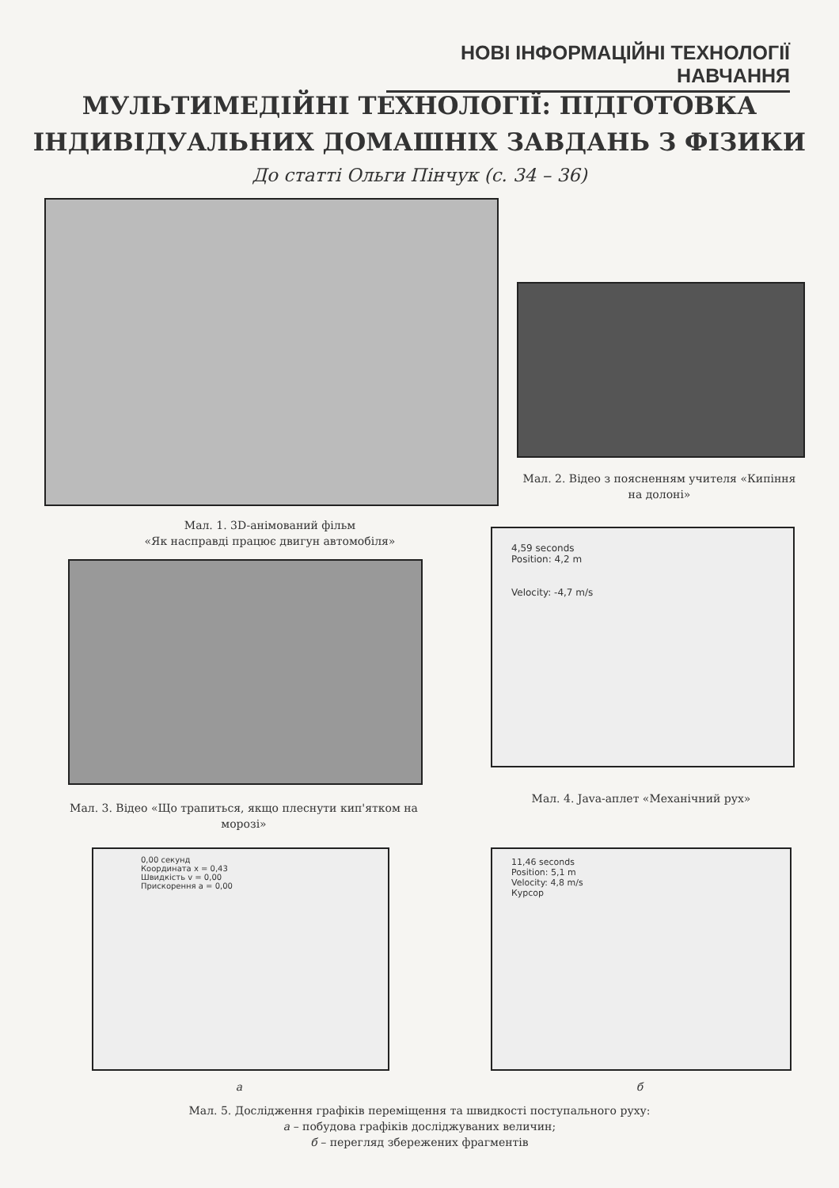НОВІ ІНФОРМАЦІЙНІ ТЕХНОЛОГІЇ НАВЧАННЯ
МУЛЬТИМЕДІЙНІ ТЕХНОЛОГІЇ: ПІДГОТОВКА
ІНДИВІДУАЛЬНИХ ДОМАШНІХ ЗАВДАНЬ З ФІЗИКИ
До статті Ольги Пінчук (с. 34 – 36)
Мал. 2. Відео з поясненням учителя «Кипіння на долоні»
Мал. 1. 3D-анімований фільм
«Як насправді працює двигун автомобіля»
4,59 seconds
Position: 4,2 m
Velocity: -4,7 m/s
Мал. 3. Відео «Що трапиться, якщо плеснути кип'ятком на морозі»
Мал. 4. Java-аплет «Механічний рух»
0,00 секунд
Координата x = 0,43
Швидкість v = 0,00
Прискорення a = 0,00
11,46 seconds
Position: 5,1 m
Velocity: 4,8 m/s
Курсор
а б
Мал. 5. Дослідження графіків переміщення та швидкості поступального руху:
а – побудова графіків досліджуваних величин;
б – перегляд збережених фрагментів